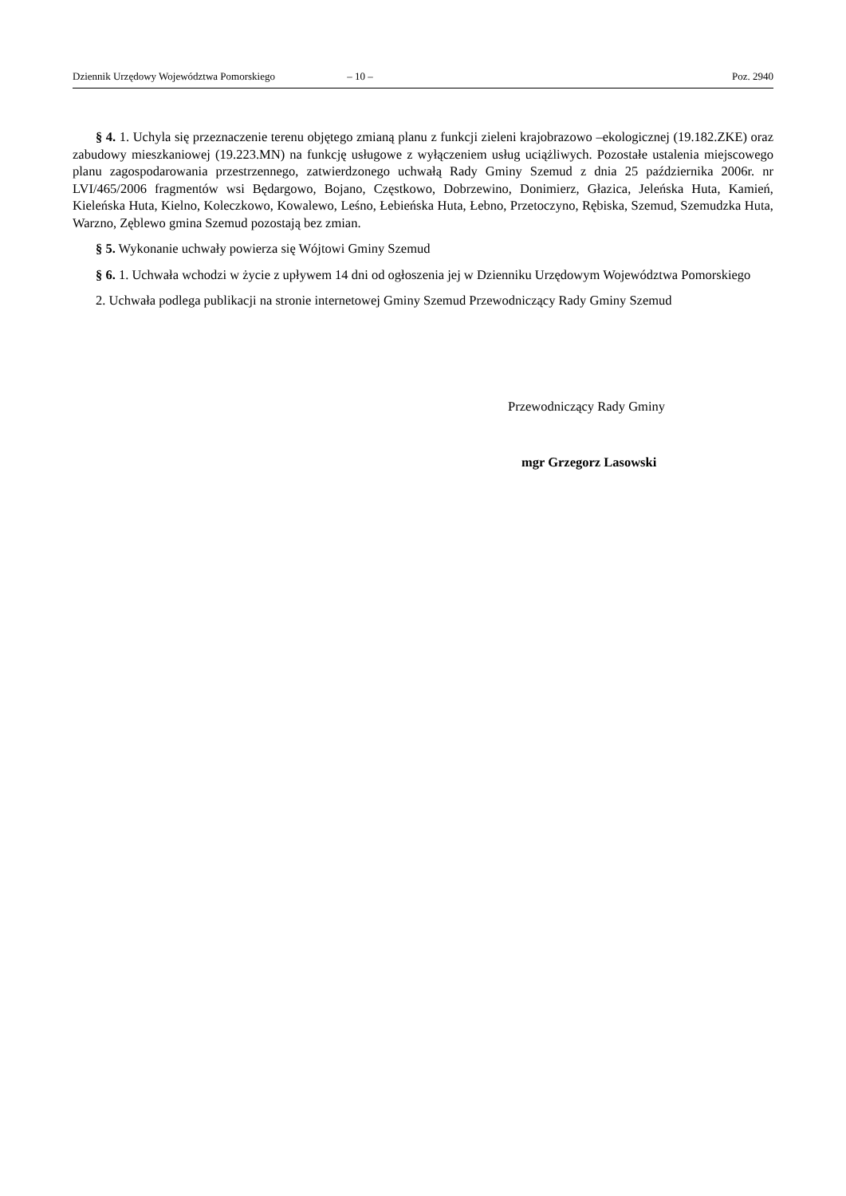Dziennik Urzędowy Województwa Pomorskiego – 10 – Poz. 2940
§ 4. 1. Uchyla się przeznaczenie terenu objętego zmianą planu z funkcji zieleni krajobrazowo –ekologicznej (19.182.ZKE) oraz zabudowy mieszkaniowej (19.223.MN) na funkcję usługowe z wyłączeniem usług uciążliwych. Pozostałe ustalenia miejscowego planu zagospodarowania przestrzennego, zatwierdzonego uchwałą Rady Gminy Szemud z dnia 25 października 2006r. nr LVI/465/2006 fragmentów wsi Będargowo, Bojano, Częstkowo, Dobrzewino, Donimierz, Głazica, Jeleńska Huta, Kamień, Kieleńska Huta, Kielno, Koleczkowo, Kowalewo, Leśno, Łebieńska Huta, Łebno, Przetoczyno, Rębiska, Szemud, Szemudzka Huta, Warzno, Zęblewo gmina Szemud pozostają bez zmian.
§ 5. Wykonanie uchwały powierza się Wójtowi Gminy Szemud
§ 6. 1. Uchwała wchodzi w życie z upływem 14 dni od ogłoszenia jej w Dzienniku Urzędowym Województwa Pomorskiego
2. Uchwała podlega publikacji na stronie internetowej Gminy Szemud Przewodniczący Rady Gminy Szemud
Przewodniczący Rady Gminy
mgr Grzegorz Lasowski